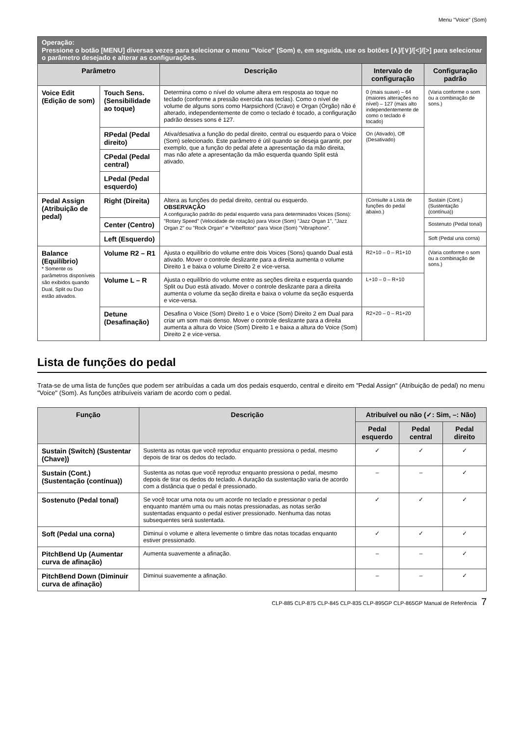Menu "Voice" (Som)
| Operação: Pressione o botão [MENU] diversas vezes para selecionar o menu "Voice" (Som) e, em seguida, use os botões [∧]/[∨]/[<]/[>] para selecionar o parâmetro desejado e alterar as configurações. | | | | |
| Parâmetro | | Descrição | Intervalo de configuração | Configuração padrão |
| Voice Edit (Edição de som) | Touch Sens. (Sensibilidade ao toque) | Determina como o nível do volume altera em resposta ao toque no teclado (conforme a pressão exercida nas teclas). Como o nível de volume de alguns sons como Harpsichord (Cravo) e Organ (Órgão) não é alterado, independentemente de como o teclado é tocado, a configuração padrão desses sons é 127. | 0 (mais suave) – 64 (maiores alterações no nível) – 127 (mais alto independentemente de como o teclado é tocado) | (Varia conforme o som ou a combinação de sons.) |
| | RPedal (Pedal direito) | Ativa/desativa a função do pedal direito, central ou esquerdo para o Voice (Som) selecionado. Este parâmetro é útil quando se deseja garantir, por exemplo, que a função do pedal afete a apresentação da mão direita, mas não afete a apresentação da mão esquerda quando Split está ativado. | On (Ativado), Off (Desativado) | |
| | CPedal (Pedal central) | | | |
| | LPedal (Pedal esquerdo) | | | |
| Pedal Assign (Atribuição de pedal) | Right (Direita) | Altera as funções do pedal direito, central ou esquerdo. OBSERVAÇÃO A configuração padrão do pedal esquerdo varia para determinados Voices (Sons): "Rotary Speed" (Velocidade de rotação) para Voice (Som) "Jazz Organ 1", "Jazz Organ 2" ou "Rock Organ" e "VibeRotor" para Voice (Som) "Vibraphone". | (Consulte a Lista de funções do pedal abaixo.) | Sustain (Cont.) (Sustentação (contínua)) |
| | Center (Centro) | | | Sostenuto (Pedal tonal) |
| | Left (Esquerdo) | | | Soft (Pedal una corna) |
| Balance (Equilíbrio) * Somente os parâmetros disponíveis são exibidos quando Dual, Split ou Duo estão ativados. | Volume R2 – R1 | Ajusta o equilíbrio do volume entre dois Voices (Sons) quando Dual está ativado. Mover o controle deslizante para a direita aumenta o volume Direito 1 e baixa o volume Direito 2 e vice-versa. | R2+10 – 0 – R1+10 | (Varia conforme o som ou a combinação de sons.) |
| | Volume L – R | Ajusta o equilíbrio do volume entre as seções direita e esquerda quando Split ou Duo está ativado. Mover o controle deslizante para a direita aumenta o volume da seção direita e baixa o volume da seção esquerda e vice-versa. | L+10 – 0 – R+10 | |
| | Detune (Desafinação) | Desafina o Voice (Som) Direito 1 e o Voice (Som) Direito 2 em Dual para criar um som mais denso. Mover o controle deslizante para a direita aumenta a altura do Voice (Som) Direito 1 e baixa a altura do Voice (Som) Direito 2 e vice-versa. | R2+20 – 0 – R1+20 | |
Lista de funções do pedal
Trata-se de uma lista de funções que podem ser atribuídas a cada um dos pedais esquerdo, central e direito em "Pedal Assign" (Atribuição de pedal) no menu "Voice" (Som). As funções atribuíveis variam de acordo com o pedal.
| Função | Descrição | Atribuível ou não (✓: Sim, –: Não) | | |
| --- | --- | --- | --- | --- |
| | | Pedal esquerdo | Pedal central | Pedal direito |
| Sustain (Switch) (Sustentar (Chave)) | Sustenta as notas que você reproduz enquanto pressiona o pedal, mesmo depois de tirar os dedos do teclado. | ✓ | ✓ | ✓ |
| Sustain (Cont.) (Sustentação (contínua)) | Sustenta as notas que você reproduz enquanto pressiona o pedal, mesmo depois de tirar os dedos do teclado. A duração da sustentação varia de acordo com a distância que o pedal é pressionado. | – | – | ✓ |
| Sostenuto (Pedal tonal) | Se você tocar uma nota ou um acorde no teclado e pressionar o pedal enquanto mantém uma ou mais notas pressionadas, as notas serão sustentadas enquanto o pedal estiver pressionado. Nenhuma das notas subsequentes será sustentada. | ✓ | ✓ | ✓ |
| Soft (Pedal una corna) | Diminui o volume e altera levemente o timbre das notas tocadas enquanto estiver pressionado. | ✓ | ✓ | ✓ |
| PitchBend Up (Aumentar curva de afinação) | Aumenta suavemente a afinação. | – | – | ✓ |
| PitchBend Down (Diminuir curva de afinação) | Diminui suavemente a afinação. | – | – | ✓ |
CLP-885 CLP-875 CLP-845 CLP-835 CLP-895GP CLP-865GP Manual de Referência 7